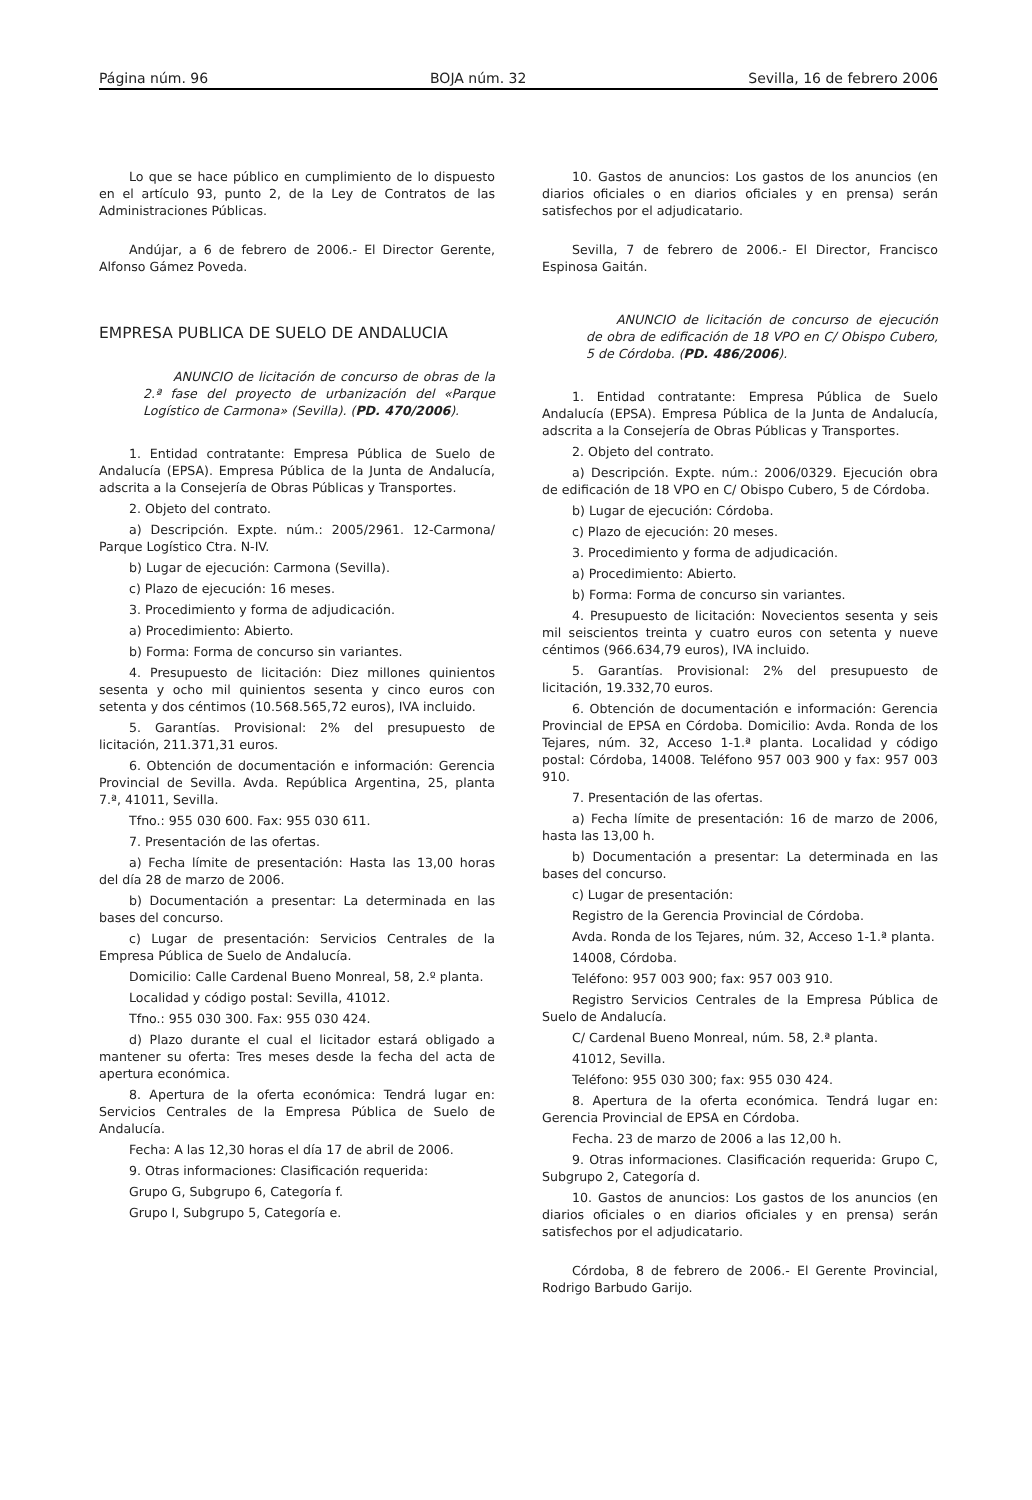Página núm. 96 BOJA núm. 32 Sevilla, 16 de febrero 2006
Lo que se hace público en cumplimiento de lo dispuesto en el artículo 93, punto 2, de la Ley de Contratos de las Administraciones Públicas.
Andújar, a 6 de febrero de 2006.- El Director Gerente, Alfonso Gámez Poveda.
EMPRESA PUBLICA DE SUELO DE ANDALUCIA
ANUNCIO de licitación de concurso de obras de la 2.ª fase del proyecto de urbanización del «Parque Logístico de Carmona» (Sevilla). (PD. 470/2006).
1. Entidad contratante: Empresa Pública de Suelo de Andalucía (EPSA). Empresa Pública de la Junta de Andalucía, adscrita a la Consejería de Obras Públicas y Transportes.
2. Objeto del contrato.
a) Descripción. Expte. núm.: 2005/2961. 12-Carmona/ Parque Logístico Ctra. N-IV.
b) Lugar de ejecución: Carmona (Sevilla).
c) Plazo de ejecución: 16 meses.
3. Procedimiento y forma de adjudicación.
a) Procedimiento: Abierto.
b) Forma: Forma de concurso sin variantes.
4. Presupuesto de licitación: Diez millones quinientos sesenta y ocho mil quinientos sesenta y cinco euros con setenta y dos céntimos (10.568.565,72 euros), IVA incluido.
5. Garantías. Provisional: 2% del presupuesto de licitación, 211.371,31 euros.
6. Obtención de documentación e información: Gerencia Provincial de Sevilla. Avda. República Argentina, 25, planta 7.ª, 41011, Sevilla.
Tfno.: 955 030 600. Fax: 955 030 611.
7. Presentación de las ofertas.
a) Fecha límite de presentación: Hasta las 13,00 horas del día 28 de marzo de 2006.
b) Documentación a presentar: La determinada en las bases del concurso.
c) Lugar de presentación: Servicios Centrales de la Empresa Pública de Suelo de Andalucía.
Domicilio: Calle Cardenal Bueno Monreal, 58, 2.º planta.
Localidad y código postal: Sevilla, 41012.
Tfno.: 955 030 300. Fax: 955 030 424.
d) Plazo durante el cual el licitador estará obligado a mantener su oferta: Tres meses desde la fecha del acta de apertura económica.
8. Apertura de la oferta económica: Tendrá lugar en: Servicios Centrales de la Empresa Pública de Suelo de Andalucía.
Fecha: A las 12,30 horas el día 17 de abril de 2006.
9. Otras informaciones: Clasificación requerida:
Grupo G, Subgrupo 6, Categoría f.
Grupo I, Subgrupo 5, Categoría e.
10. Gastos de anuncios: Los gastos de los anuncios (en diarios oficiales o en diarios oficiales y en prensa) serán satisfechos por el adjudicatario.
Sevilla, 7 de febrero de 2006.- El Director, Francisco Espinosa Gaitán.
ANUNCIO de licitación de concurso de ejecución de obra de edificación de 18 VPO en C/ Obispo Cubero, 5 de Córdoba. (PD. 486/2006).
1. Entidad contratante: Empresa Pública de Suelo Andalucía (EPSA). Empresa Pública de la Junta de Andalucía, adscrita a la Consejería de Obras Públicas y Transportes.
2. Objeto del contrato.
a) Descripción. Expte. núm.: 2006/0329. Ejecución obra de edificación de 18 VPO en C/ Obispo Cubero, 5 de Córdoba.
b) Lugar de ejecución: Córdoba.
c) Plazo de ejecución: 20 meses.
3. Procedimiento y forma de adjudicación.
a) Procedimiento: Abierto.
b) Forma: Forma de concurso sin variantes.
4. Presupuesto de licitación: Novecientos sesenta y seis mil seiscientos treinta y cuatro euros con setenta y nueve céntimos (966.634,79 euros), IVA incluido.
5. Garantías. Provisional: 2% del presupuesto de licitación, 19.332,70 euros.
6. Obtención de documentación e información: Gerencia Provincial de EPSA en Córdoba. Domicilio: Avda. Ronda de los Tejares, núm. 32, Acceso 1-1.ª planta. Localidad y código postal: Córdoba, 14008. Teléfono 957 003 900 y fax: 957 003 910.
7. Presentación de las ofertas.
a) Fecha límite de presentación: 16 de marzo de 2006, hasta las 13,00 h.
b) Documentación a presentar: La determinada en las bases del concurso.
c) Lugar de presentación:
Registro de la Gerencia Provincial de Córdoba.
Avda. Ronda de los Tejares, núm. 32, Acceso 1-1.ª planta.
14008, Córdoba.
Teléfono: 957 003 900; fax: 957 003 910.
Registro Servicios Centrales de la Empresa Pública de Suelo de Andalucía.
C/ Cardenal Bueno Monreal, núm. 58, 2.ª planta.
41012, Sevilla.
Teléfono: 955 030 300; fax: 955 030 424.
8. Apertura de la oferta económica. Tendrá lugar en: Gerencia Provincial de EPSA en Córdoba.
Fecha. 23 de marzo de 2006 a las 12,00 h.
9. Otras informaciones. Clasificación requerida: Grupo C, Subgrupo 2, Categoría d.
10. Gastos de anuncios: Los gastos de los anuncios (en diarios oficiales o en diarios oficiales y en prensa) serán satisfechos por el adjudicatario.
Córdoba, 8 de febrero de 2006.- El Gerente Provincial, Rodrigo Barbudo Garijo.